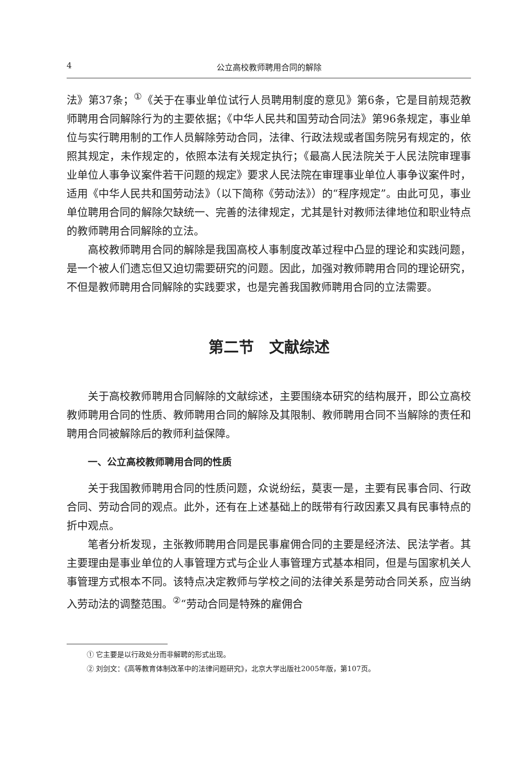4 公立高校教师聘用合同的解除
法》第37条；<sup>①</sup>《关于在事业单位试行人员聘用制度的意见》第6条，它是目前规范教师聘用合同解除行为的主要依据；《中华人民共和国劳动合同法》第96条规定，事业单位与实行聘用制的工作人员解除劳动合同，法律、行政法规或者国务院另有规定的，依照其规定，未作规定的，依照本法有关规定执行；《最高人民法院关于人民法院审理事业单位人事争议案件若干问题的规定》要求人民法院在审理事业单位人事争议案件时，适用《中华人民共和国劳动法》（以下简称《劳动法》）的“程序规定”。由此可见，事业单位聘用合同的解除欠缺统一、完善的法律规定，尤其是针对教师法律地位和职业特点的教师聘用合同解除的立法。
高校教师聘用合同的解除是我国高校人事制度改革过程中凸显的理论和实践问题，是一个被人们遗忘但又迫切需要研究的问题。因此，加强对教师聘用合同的理论研究，不但是教师聘用合同解除的实践要求，也是完善我国教师聘用合同的立法需要。
第二节　文献综述
关于高校教师聘用合同解除的文献综述，主要围绕本研究的结构展开，即公立高校教师聘用合同的性质、教师聘用合同的解除及其限制、教师聘用合同不当解除的责任和聘用合同被解除后的教师利益保障。
一、公立高校教师聘用合同的性质
关于我国教师聘用合同的性质问题，众说纷纭，莫衷一是，主要有民事合同、行政合同、劳动合同的观点。此外，还有在上述基础上的既带有行政因素又具有民事特点的折中观点。
笔者分析发现，主张教师聘用合同是民事雇佣合同的主要是经济法、民法学者。其主要理由是事业单位的人事管理方式与企业人事管理方式基本相同，但是与国家机关人事管理方式根本不同。该特点决定教师与学校之间的法律关系是劳动合同关系，应当纳入劳动法的调整范围。<sup>②</sup>“劳动合同是特殊的雇佣合
① 它主要是以行政处分而非解聘的形式出现。
② 刘剑文：《高等教育体制改革中的法律问题研究》，北京大学出版社2005年版，第107页。